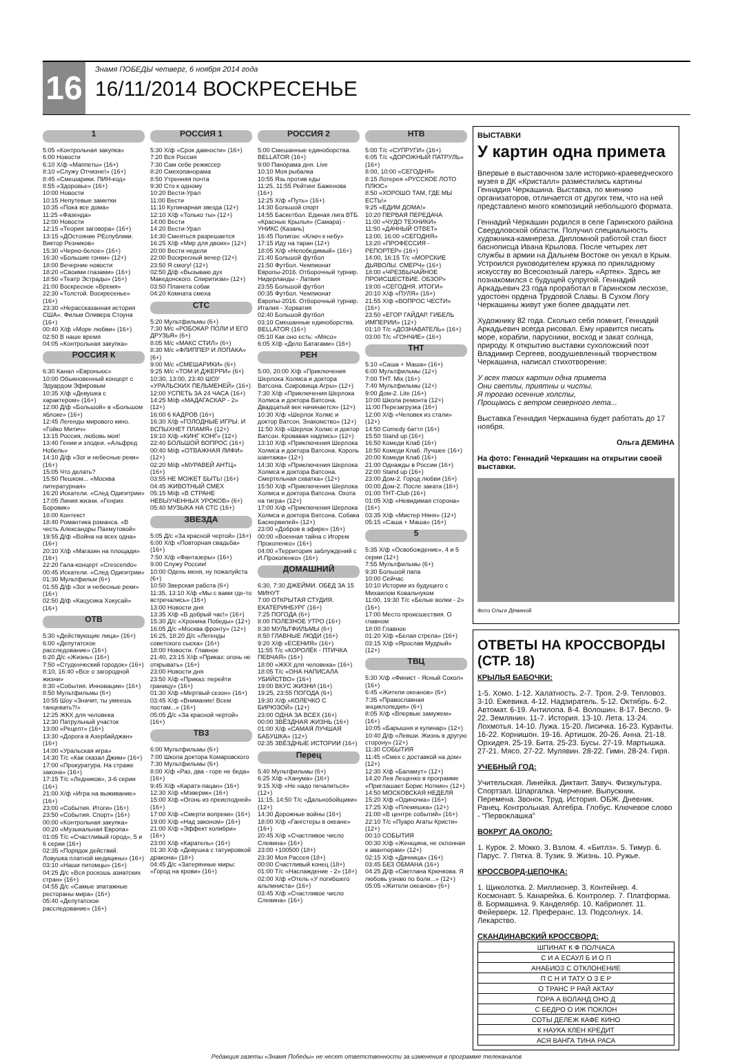16
Знамя ПОБЕДЫ четверг, 6 ноября 2014 года
16/11/2014 ВОСКРЕСЕНЬЕ
1
5:05 «Контрольная закупка»
6:00 Новости
6:10 Х/ф «Маппеты» (16+)
8:10 «Служу Отчизне!» (16+)
8:45 «Смешарики. ПИН-код»
8:55 «Здоровье» (16+)
10:00 Новости
10:15 Непутевые заметки
10:35 «Пока все дома»
11:25 «Фазенда»
12:00 Новости
12:15 «Теория заговора» (16+)
13:15 «ДОстояние РЕспублики. Виктор Резников»
15:30 «Черно-белое» (16+)
16:30 «Большие гонки» (12+)
18:00 Вечерние новости
18:20 «Своими глазами» (16+)
18:50 «Театр Эстрады» (16+)
21:00 Воскресное «Время»
22:30 «Толстой. Воскресенье» (16+)
23:30 «Нерассказанная история США». Фильм Оливера Стоуна (16+)
00:40 Х/ф «Море любви» (16+)
02:50 В наше время
04:05 «Контрольная закупка»
РОССИЯ К
6:30 Канал «Евроньюс»
10:00 Обыкновенный концерт с Эдуардом Эфировым
10:35 Х/ф «Девушка с характером» (16+)
12:00 Д/ф «Большой» в «Большом яблоке» (16+)
12:45 Легенды мирового кино. «Гойко Митич»
13:15 Россия, любовь моя!
13:40 Гении и злодеи. «Альфред Нобель»
14:10 Д/ф «Зог и небесные реки» (16+)
15:05 Что делать?
15:50 Пешком... «Москва литературная»
16:20 Искатели. «След Одигитрии»
17:05 Линия жизни. «Генрих Боровик»
18:00 Контекст
18:40 Романтика романса. «В честь Александры Пахмутовой»
19:55 Д/ф «Война на всех одна» (16+)
20:10 Х/ф «Магазин на площади» (16+)
22:20 Гала-концерт «Crescendo»
00:45 Искатели. «След Одигитрии»
01:30 Мультфильм (6+)
01:55 Д/ф «Зог и небесные реки» (16+)
02:50 Д/ф «Кацусика Хокусай» (16+)
ОТВ
5:30 «Действующие лица» (16+)
6:00 «Депутатское расследование» (16+)
6:20 Д/с «Жизнь» (16+)
7:50 «Студенческий городок» (16+)
8:10, 16:40 «Все о загородной жизни»
8:30 «События. Инновации» (16+)
8:50 Мультфильмы (6+)
10:55 Шоу «Значит, ты умеешь танцевать?!»
12:25 ЖКХ для человека
12:30 Патрульный участок
13:00 «Рецепт» (16+)
13:30 «Дорога в Азербайджан» (16+)
14:00 «Уральская игра»
14:30 Т/с «Как сказал Джим» (16+)
17:00 «Прокуратура. На страже закона» (16+)
17:15 Т/с «Ледников», 3-6 серии (16+)
21:00 Х/ф «Игра на выживание» (16+)
23:00 «События. Итоги» (16+)
23:50 «События. Спорт» (16+)
00:00 «Контрольная закупка»
00:20 «Музыкальная Европа»
01:05 Т/с «Счастливый город», 5 и 6 серии (16+)
02:35 «Порядок действий. Ловушка платной медицины» (16+)
03:10 «Наши питомцы» (16+)
04:25 Д/с «Вся роскошь азиатских стран» (16+)
04:55 Д/с «Самые эпатажные рестораны мира» (16+)
05:40 «Депутатское расследование» (16+)
РОССИЯ 1
5:30 Х/ф «Срок давности» (16+)
7:20 Вся Россия
7:30 Сам себе режиссер
8:20 Смехопанорама
8:50 Утренняя почта
9:30 Сто к одному
10:20 Вести-Урал
11:00 Вести
11:10 Кулинарная звезда (12+)
12:10 Х/ф «Только ты» (12+)
14:00 Вести
14:20 Вести-Урал
14:30 Смеяться разрешается
16:25 Х/ф «Мир для двоих» (12+)
20:00 Вести недели
22:00 Воскресный вечер (12+)
23:50 Я смогу! (12+)
02:50 Д/ф «Вызываю дух Македонского. Спиритизм» (12+)
03:50 Планета собак
04:20 Комната смеха
СТС
5:20 Мультфильмы (6+)
7:30 М/с «РОБОКАР ПОЛИ И ЕГО ДРУЗЬЯ» (6+)
8:05 М/с «МАКС СТИЛ» (6+)
8:30 М/с «ФЛИППЕР И ЛОПАКА» (6+)
9:00 М/с «СМЕШАРИКИ» (6+)
9:25 М/с «ТОМ И ДЖЕРРИ» (6+)
10:30, 13:00, 23:40 ШОУ «УРАЛЬСКИХ ПЕЛЬМЕНЕЙ» (16+)
12:00 УСПЕТЬ ЗА 24 ЧАСА (16+)
14:25 М/ф «МАДАГАСКАР - 2» (12+)
16:00 6 КАДРОВ (16+)
16:30 Х/ф «ГОЛОДНЫЕ ИГРЫ. И ВСПЫХНЕТ ПЛАМЯ» (12+)
19:10 Х/ф «КИНГ КОНГ» (12+)
22:40 БОЛЬШОЙ ВОПРОС (16+)
00:40 М/ф «ОТВАЖНАЯ ЛИФИ» (12+)
02:20 М/ф «МУРАВЕЙ АНТЦ» (16+)
03:55 НЕ МОЖЕТ БЫТЬ! (16+)
04:45 ЖИВОТНЫЙ СМЕХ
05:15 М/ф «В СТРАНЕ НЕВЫУЧЕННЫХ УРОКОВ» (6+)
05:40 МУЗЫКА НА СТС (16+)
ЗВЕЗДА
5:05 Д/с «За красной чертой» (16+)
6:00 Х/ф «Повторная свадьба» (16+)
7:50 Х/ф «Фантазеры» (16+)
9:00 Служу России!
10:00 Одень меня, ну пожалуйста (6+)
10:50 Зверская работа (6+)
11:35, 13:10 Х/ф «Мы с вами где-то встречались» (16+)
13:00 Новости дня
13:35 Х/ф «В добрый час!» (16+)
15:30 Д/с «Хроника Победы» (12+)
16:05 Д/с «Москва фронту» (12+)
16:25, 18:20 Д/с «Легенды советского сыска» (16+)
18:00 Новости. Главное
21:40, 23:15 Х/ф «Приказ: огонь не открывать» (16+)
23:00 Новости дня
23:50 Х/ф «Приказ: перейти границу» (16+)
01:30 Х/ф «Мертвый сезон» (16+)
03:45 Х/ф «Внимание! Всем постам...» (16+)
05:05 Д/с «За красной чертой» (16+)
ТВ3
6:00 Мультфильмы (6+)
7:00 Школа доктора Комаровского
7:30 Мультфильмы (6+)
8:00 Х/ф «Раз, два - горе не беда» (16+)
9:45 Х/ф «Каратэ-пацан» (16+)
12:30 Х/ф «Мэверик» (16+)
15:00 Х/ф «Огонь из преисподней» (16+)
17:00 Х/ф «Смерти вопреки» (16+)
19:00 Х/ф «Над законом» (16+)
21:00 Х/ф «Эффект колибри» (16+)
23:00 Х/ф «Каратель» (16+)
01:30 Х/ф «Девушка с татуировкой дракона» (18+)
04:45 Д/с «Затерянные миры: «Город на крови» (16+)
РОССИЯ 2
5:00 Смешанные единоборства. BELLATOR (16+)
9:00 Панорама дня. Live
10:10 Моя рыбалка
10:55 Язь против еды
11:25, 11:55 Рейтинг Баженова (16+)
12:25 Х/ф «Путь» (16+)
14:30 Большой спорт
14:55 Баскетбол. Единая лига ВТБ. «Красные Крылья» (Самара) - УНИКС (Казань)
16:45 Полигон: «Ключ к небу»
17:15 Иду на таран (12+)
18:05 Х/ф «Непобедимый» (16+)
21:40 Большой футбол
21:50 Футбол. Чемпионат Европы-2016. Отборочный турнир. Нидерланды - Латвия
23:55 Большой футбол
00:35 Футбол. Чемпионат Европы-2016. Отборочный турнир. Италия - Хорватия
02:40 Большой футбол
03:10 Смешанные единоборства. BELLATOR (16+)
05:10 Как оно есть: «Мясо»
6:05 Х/ф «Дело Батагами» (16+)
РЕН
5:00, 20:00 Х/ф «Приключения Шерлока Холмса и доктора Ватсона. Сокровища Агры» (12+)
7:30 Х/ф «Приключения Шерлока Холмса и доктора Ватсона. Двадцатый век начинается» (12+)
10:30 Х/ф «Шерлок Холмс и доктор Ватсон. Знакомство» (12+)
11:50 Х/ф «Шерлок Холмс и доктор Ватсон. Кровавая надпись» (12+)
13:10 Х/ф «Приключения Шерлока Холмса и доктора Ватсона. Король шантажа» (12+)
14:30 Х/ф «Приключения Шерлока Холмса и доктора Ватсона. Смертельная схватка» (12+)
15:50 Х/ф «Приключения Шерлока Холмса и доктора Ватсона. Охота на тигра» (12+)
17:00 Х/ф «Приключения Шерлока Холмса и доктора Ватсона. Собака Баскервилей» (12+)
23:00 «Добров в эфире» (16+)
00:00 «Военная тайна с Игорем Прокопенко» (16+)
04:00 «Территория заблуждений с И.Прокопенко» (16+)
ДОМАШНИЙ
6:30, 7:30 ДЖЕЙМИ. ОБЕД ЗА 15 МИНУТ
7:00 ОТКРЫТАЯ СТУДИЯ. ЕКАТЕРИНБУРГ (16+)
7:25 ПОГОДА (6+)
8:00 ПОЛЕЗНОЕ УТРО (16+)
8:30 МУЛЬТФИЛЬМЫ (6+)
8:50 ГЛАВНЫЕ ЛЮДИ (16+)
9:20 Х/ф «ЕСЕНИЯ» (16+)
11:55 Т/с «КОРОЛЁК - ПТИЧКА ПЕВЧАЯ» (16+)
18:00 «ЖКХ для человека» (16+)
18:05 Т/с «ОНА НАПИСАЛА УБИЙСТВО» (16+)
19:00 ВКУС ЖИЗНИ (16+)
19:25, 23:55 ПОГОДА (6+)
19:30 Х/ф «КОЛЕЧКО С БИРЮЗОЙ» (12+)
23:00 ОДНА ЗА ВСЕХ (16+)
00:00 ЗВЁЗДНАЯ ЖИЗНЬ (16+)
01:00 Х/ф «САМАЯ ЛУЧШАЯ БАБУШКА» (12+)
02:35 ЗВЁЗДНЫЕ ИСТОРИИ (16+)
Перец
5:40 Мультфильмы (6+)
6:25 Х/ф «Ханума» (16+)
9:15 Х/ф «Не надо печалиться» (12+)
11:15, 14:50 Т/с «Дальнобойщики» (12+)
14:30 Дорожные войны (16+)
18:00 Х/ф «Гангстеры в океане» (16+)
20:45 Х/ф «Счастливое число Слевина» (16+)
23:00 +100500 (18+)
23:30 Моя Рассея (18+)
00:00 Счастливый конец (18+)
01:00 Т/с «Наслаждение - 2» (18+)
02:00 Х/ф «Отель «У погибшего альпиниста» (16+)
03:45 Х/ф «Счастливое число Слевина» (16+)
НТВ
5:00 Т/с «СУПРУГИ» (16+)
6:05 Т/с «ДОРОЖНЫЙ ПАТРУЛЬ» (16+)
8:00, 10:00 «СЕГОДНЯ»
8:15 Лотерея «РУССКОЕ ЛОТО ПЛЮС»
8:50 «ХОРОШО ТАМ, ГДЕ МЫ ЕСТЬ!»
9:25 «ЕДИМ ДОМА!»
10:20 ПЕРВАЯ ПЕРЕДАЧА
11:00 «ЧУДО ТЕХНИКИ»
11:50 «ДАЧНЫЙ ОТВЕТ»
13:00, 16:00 «СЕГОДНЯ»
13:20 «ПРОФЕССИЯ - РЕПОРТЕР» (16+)
14:00, 16:15 Т/с «МОРСКИЕ ДЬЯВОЛЫ. СМЕРЧ» (16+)
18:00 «ЧРЕЗВЫЧАЙНОЕ ПРОИСШЕСТВИЕ. ОБЗОР»
19:00 «СЕГОДНЯ. ИТОГИ»
20:10 Х/ф «ПУЛЯ» (16+)
21:55 Х/ф «ВОПРОС ЧЕСТИ» (16+)
23:50 «ЕГОР ГАЙДАР. ГИБЕЛЬ ИМПЕРИИ» (12+)
01:10 Т/с «ДОЗНАВАТЕЛЬ» (16+)
03:00 Т/с «ГОНЧИЕ» (16+)
ТНТ
5:10 «Саша + Маша» (16+)
6:00 Мультфильмы (12+)
7:00 ТНТ. Mix (16+)
7:40 Мультфильмы (12+)
9:00 Дом-2. Lite (16+)
10:00 Школа ремонта (12+)
11:00 Перезагрузка (16+)
12:00 Х/ф «Человек из стали» (12+)
14:50 Comedy баттл (16+)
15:50 Stand up (16+)
16:50 Комеди Клаб (16+)
18:50 Комеди Клаб. Лучшее (16+)
20:00 Комеди Клаб (16+)
21:00 Однажды в России (16+)
22:00 Stand up (16+)
23:00 Дом-2. Город любви (16+)
00:00 Дом-2. После заката (16+)
01:00 ТНТ-Club (16+)
01:05 Х/ф «Невидимая сторона» (16+)
03:35 Х/ф «Мистер Няня» (12+)
05:15 «Саша + Маша» (16+)
5
5:35 Х/ф «Освобождение», 4 и 5 серии (12+)
7:55 Мультфильмы (6+)
9:30 Большой папа
10:00 Сейчас
10:10 Истории из будущего с Михаилом Ковальчуком
11:00, 19:30 Т/с «Белые волки - 2» (16+)
17:00 Место происшествия. О главном
18:00 Главное
01:20 Х/ф «Белая стрела» (16+)
03:15 Х/ф «Ярослав Мудрый» (12+)
ТВЦ
5:30 Х/ф «Финист - Ясный Сокол» (16+)
6:45 «Жители океанов» (6+)
7:35 «Православная энциклопедия» (6+)
8:05 Х/ф «Впервые замужем» (16+)
10:05 «Барышня и кулинар» (12+)
10:40 Д/ф «Левши. Жизнь в другую сторону» (12+)
11:30 СОБЫТИЯ
11:45 «Смех с доставкой на дом» (12+)
12:30 Х/ф «Баламут» (12+)
14:20 Лев Лещенко в программе «Приглашает Борис Ноткин» (12+)
14:50 МОСКОВСКАЯ НЕДЕЛЯ
15:20 Х/ф «Одиночка» (16+)
17:25 Х/ф «Племяшка» (12+)
21:00 «В центре событий» (16+)
22:10 Т/с «Пуаро Агаты Кристи» (12+)
00:10 СОБЫТИЯ
00:30 Х/ф «Женщина, не склонная к авантюрам» (12+)
02:15 Х/ф «Дачница» (16+)
03:45 БЕЗ ОБМАНА (16+)
04:25 Д/ф «Светлана Крючкова. Я любовь узнаю по боли...» (12+)
05:05 «Жители океанов» (6+)
ВЫСТАВКИ
У картин одна примета
Впервые в выставочном зале историко-краеведческого музея в ДК «Кристалл» разместились картины Геннадия Черкашина. Выставка, по мнению организаторов, отличается от других тем, что на ней представлено много композиций небольшого формата.
Геннадий Черкашин родился в селе Гаринского района Свердловской области. Получил специальность художника-камнереза. Дипломной работой стал бюст баснописца Ивана Крылова. После четырех лет службы в армии на Дальнем Востоке он уехал в Крым. Устроился руководителем кружка по прикладному искусству во Всесоюзный лагерь «Артек». Здесь же познакомился с будущей супругой. Геннадий Аркадьевич 23 года проработал в Гаринском лесхозе, удостоен ордена Трудовой Славы. В Сухом Логу Черкашины живут уже более двадцати лет.
Художнику 82 года. Сколько себя помнит, Геннадий Аркадьевич всегда рисовал. Ему нравится писать море, корабли, парусники, восход и закат солнца, природу. К открытию выставки сухоложский поэт Владимир Сергеев, воодушевленный творчеством Черкашина, написал стихотворение:
У всех твоих картин одна примета
Они светлы, приятны и чисты.
Я трогаю осенние холсты,
Прощаюсь с ветром северного лета...
Выставка Геннадия Черкашина будет работать до 17 ноября.
Ольга ДЕМИНА
На фото: Геннадий Черкашин на открытии своей выставки.
Фото Ольги Дёминой
ОТВЕТЫ НА КРОССВОРДЫ (СТР. 18)
КРЫЛЬЯ БАБОЧКИ:
1-5. Хомо. 1-12. Халатность. 2-7. Троя. 2-9. Тепловоз. 3-10. Ежевика. 4-12. Надзиратель. 5-12. Октябрь. 6-2. Автомат. 6-19. Антилопа. 8-4. Волошин. 8-17. Весло. 9-22. Землянин. 11-7. История. 13-10. Лета. 13-24. Лохмотья. 14-10. Лужа. 15-20. Лисичка. 16-23. Куранты. 16-22. Корнишон. 19-16. Артишок. 20-26. Анна. 21-18. Орхидея. 25-19. Бита. 25-23. Бусы. 27-19. Мартышка. 27-21. Мясо. 27-22. Мулявин. 28-22. Гимн. 28-24. Гиря.
УЧЕБНЫЙ ГОД:
Учительская. Линейка. Диктант. Завуч. Физкультура. Спортзал. Шпаргалка. Черчение. Выпускник. Перемена. Звонок. Труд. История. ОБЖ. Дневник. Ранец. Контрольная. Алгебра. Глобус. Ключевое слово - “Первоклашка”
ВОКРУГ ДА ОКОЛО:
1. Курок. 2. Мокко. 3. Взлом. 4. «Битлз». 5. Тимур. 6. Парус. 7. Пятка. 8. Тузик. 9. Жизнь. 10. Ружье.
КРОССВОРД-ЦЕПОЧКА:
1. Щиколотка. 2. Миллионер. 3. Контейнер. 4. Космонавт. 5. Канарейка. 6. Контролер. 7. Платформа. 8. Бормашина. 9. Канделябр. 10. Кабриолет. 11. Фейерверк. 12. Преферанс. 13. Подсолнух. 14. Лекарство.
СКАНДИНАВСКИЙ КРОССВОРД:
| ШПИНАТ К Ф ПОЛЧАСА |
| С И А ЕСАУЛ Б И О П |
| АНАБИОЗ С ОТКЛОНЕНИЕ |
| П С Н И ТАТУ О З Е Р |
| О ТРАНС Р РАЙ АКТАУ |
| ГОРА А ВОЛАНД ОНО Д |
| С БЕДРО О ИЖ ПОКЛОН |
| СОТЫ ДЕЛЕЖ КАФЕ КИНО |
| К НАУКА КЛЕН КРЕДИТ |
| АСЯ ВАНГА ТИНА РАСА |
Редакция газеты «Знамя Победы» не несет ответственности за изменения в программе телеканалов